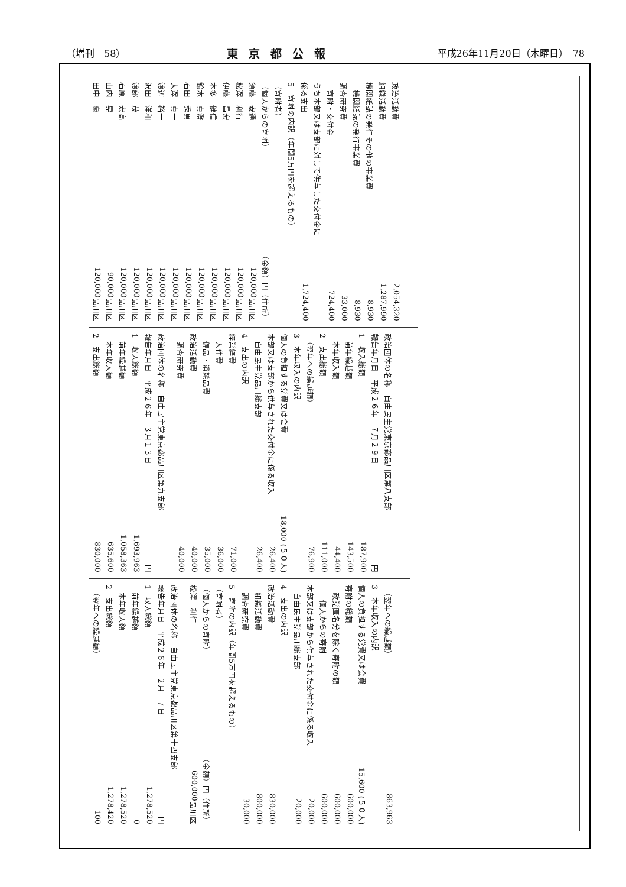（増刊　58） 東京都公報 平成26年11月20日（木曜日）　78
政治活動費 2,054,320
組織活動費 1,287,990
機関紙誌の発行その他の事業費 8,930
　機関紙誌の発行事業費 8,930
調査研究費 33,000
　寄附・交付金 724,400
うち本部又は支部に対して供与した交付金に
係る支出 1,724,400
5　寄附の内訳（年間5万円を超えるもの）
（寄附者）
（個人からの寄附） （金額）円 （住所）
須藤　安通 120,000 品川区
松澤　利行 120,000 品川区
伊藤　昌宏 120,000 品川区
本多　健信 120,000 品川区
鈴木　真澄 120,000 品川区
石田　秀男 120,000 品川区
大澤　真一 120,000 品川区
渡辺　裕一 120,000 品川区
沢田　洋和 120,000 品川区
渡部　茂 120,000 品川区
石原　宏高 120,000 品川区
山内　晃 90,000 品川区
田中　豪 120,000 品川区
政治団体の名称　自由民主党東京都品川区第八支部
報告年月日　平成２６年　７月２９日 円
1　収入総額 187,900
　前年繰越額 143,500
　本年収入額 44,400
2　支出総額 111,000
　（翌年への繰越額） 76,900
3　本年収入の内訳
個人の負担する党費又は会費 18,000 (５０人)
本部又は支部から供与された交付金に係る収入 26,400
　自由民主党品川総支部 26,400
4　支出の内訳
経常経費 71,000
　人件費 36,000
　備品・消耗品費 35,000
政治活動費 40,000
　調査研究費 40,000
政治団体の名称　自由民主党東京都品川区第九支部
報告年月日　平成２６年　３月１３日 円
1　収入総額 1,693,963
　前年繰越額 1,058,363
　本年収入額 635,600
2　支出総額 830,000
　（翌年への繰越額） 863,963
3　本年収入の内訳
個人の負担する党費又は会費 15,600 (５０人)
寄附の総額 600,000
　政党匿名分を除く寄附の額 600,000
　　個人からの寄附 600,000
本部又は支部から供与された交付金に係る収入 20,000
　自由民主党品川総支部 20,000
4　支出の内訳
政治活動費 830,000
　組織活動費 800,000
　調査研究費 30,000
5　寄附の内訳（年間5万円を超えるもの）
（寄附者）
（個人からの寄附） （金額）円 （住所）
松澤　利行 600,000 品川区
政治団体の名称　自由民主党東京都品川区第十四支部
報告年月日　平成２６年　２月　７日 円
1　収入総額 1,278,520
　前年繰越額 0
　本年収入額 1,278,520
2　支出総額 1,278,420
　（翌年への繰越額） 100